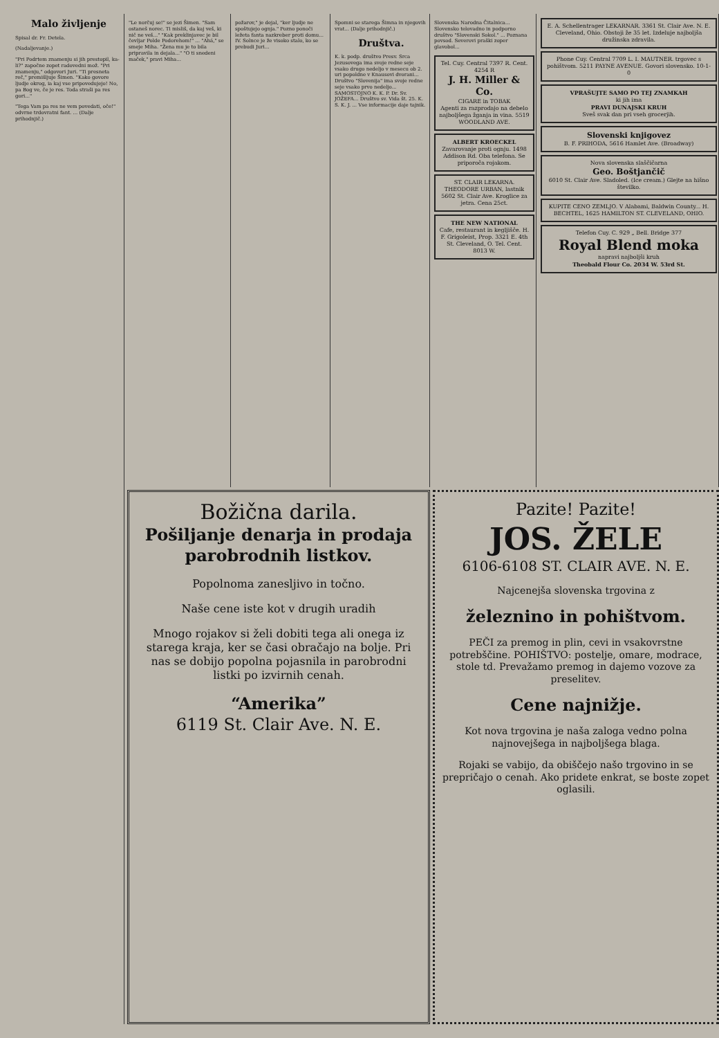Malo življenje
Spisal dr. Fr. Detela.
(Nadaljevanje.)
"Pri Podrtem znamenju si jih prestopil, ka-li?" započne zopet radovedni mož. "Pri znamenju," odgovori Juri. "Ti presneta reč," premišljuje Šimen. "Kako govore ljudje okrog, ia kaj vse pripovedujejo! No, pa Bog ve, če je res. Toda straši pa res gori..."
"Tega Vam pa res ne vem povedati, oče!" odvrne trdovratni fant. ... (Dalje prihodnjič.)
"Le norčuj se!" se jezi Šimen. "Sam ostaneš norec. Ti misliš, da kaj veš, ki nič ne veš..." "Kak preklinjavec je bil čevljar Polde Podorehom!" ... "Ahá," se smeje Miha. "Žena mu je to bila pripravila in dejala..." "O ti snedeni maček," pravi Miha...
požarov," je dejal, "ker ljudje ne spoštujejo ognja." Pozno ponoči ležeta fanta nazkreber proti domu... IV. Solnce je že visoko stalo, ko se prebudi Juri...
Spomni se starega Šimna in njegovih vrat... (Dalje prihodnjič.)
Društva.
K. k. podp. društvo Presv. Srca Jezusovega ima svoje redne seje vsako drugo nedeljo v mesecu ob 2. uri popoldne v Knausovi dvorani... Društvo "Slovenija" ima svoje redne seje vsako prvo nedeljo... SAMOSTOJNO K. K. P. Dr. Sv. JOŽEFA... Društvo sv. Vida št. 25. K. S. K. J. ... Vse informacije daje tajnik.
Slovenska Narodna Čitalnica... Slovensko telovadno in podporno društvo "Slovenski Sokol." ... Poznana povsod. Severovi praški zoper glavobol...
Tel. Cuy. Central 7397 R. Cent. 4254 R
J. H. Miller & Co.
CIGARE in TOBAK
Agenti za razprodajo na debelo najboljšega žganja in vina. 5519 WOODLAND AVE.
ALBERT KROECKEL
Zavarovanje proti ognju. 1498 Addison Rd. Oba telefona. Se priporoča rojakom.
ST. CLAIR LEKARNA. THEODORE URBAN, lastnik 5602 St. Clair Ave. Kroglice za jetra. Cena 25ct.
THE NEW NATIONAL
Cafe, restaurant in kegljišče. H. F. Grigoleist, Prop. 3321 E. 4th St. Cleveland, O. Tel. Cent. 8013 W.
E. A. Schellentrager LEKARNAR. 3361 St. Clair Ave. N. E. Cleveland, Ohio. Obstoji že 35 let. Izdeluje najboljša družinska zdravila.
Phone Cuy. Central 7709 L. I. MAUTNER. trgovec s pohištvom. 5211 PAYNE AVENUE. Govori slovensko. 10-1-0
VPRAŠUJTE SAMO PO TEJ ZNAMKAH
ki jih ima
PRAVI DUNAJSKI KRUH
Sveš svak dan pri vseh grocerjih.
Slovenski knjigovez
B. F. PRIHODA, 5616 Hamlet Ave. (Broadway)
Nova slovenska slaščičarna
Geo. Boštjančič
6010 St. Clair Ave. Sladoled. (Ice cream.) Glejte na hišno številko.
KUPITE CENO ZEMLJO. V Alabami, Baldwin County... H. BECHTEL, 1625 HAMILTON ST. CLEVELAND, OHIO.
Telefon Cuy. C. 929 „ Bell. Bridge 377
Royal Blend moka
napravi najboljši kruh
Theobald Flour Co. 2034 W. 53rd St.
Božična darila.
Pošiljanje denarja in prodaja parobrodnih listkov.
Popolnoma zanesljivo in točno.
Naše cene iste kot v drugih uradih
Mnogo rojakov si želi dobiti tega ali onega iz starega kraja, ker se časi obračajo na bolje. Pri nas se dobijo popolna pojasnila in parobrodni listki po izvirnih cenah.
“Amerika”
6119 St. Clair Ave. N. E.
Pazite! Pazite!
JOS. ŽELE
6106-6108 ST. CLAIR AVE. N. E.
Najcenejša slovenska trgovina z
železnino in pohištvom.
PEČI za premog in plin, cevi in vsakovrstne potrebščine. POHIŠTVO: postelje, omare, modrace, stole td. Prevažamo premog in dajemo vozove za preselitev.
Cene najnižje.
Kot nova trgovina je naša zaloga vedno polna najnovejšega in najboljšega blaga.
Rojaki se vabijo, da obiščejo našo trgovino in se prepričajo o cenah. Ako pridete enkrat, se boste zopet oglasili.